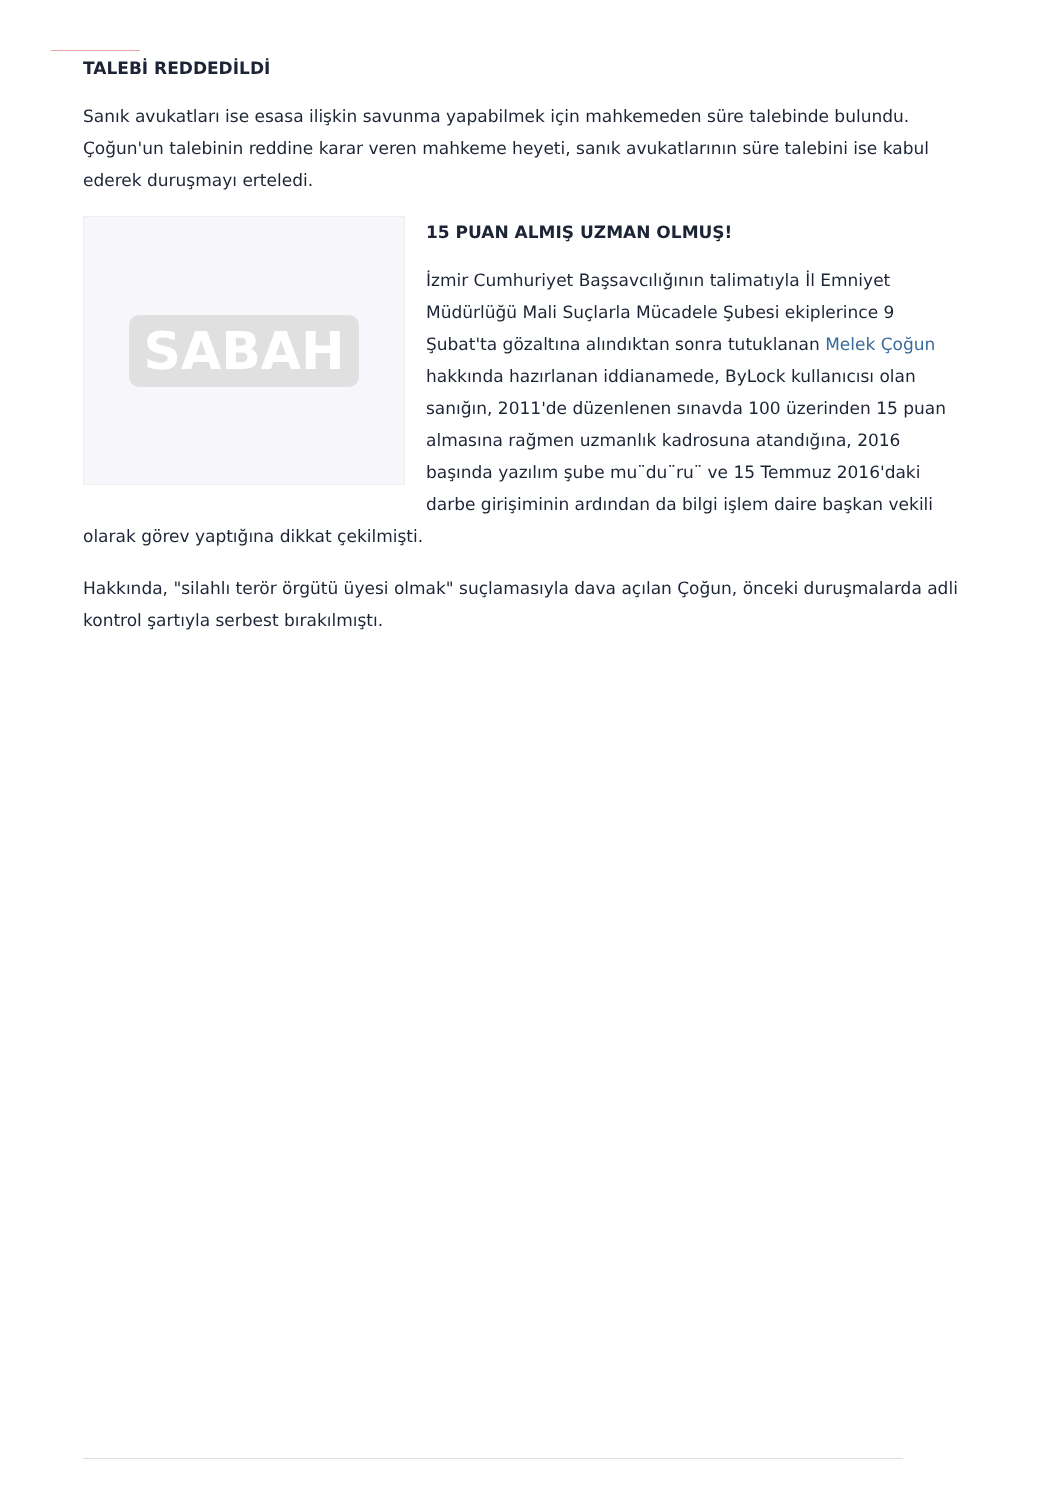TALEBİ REDDEDİLDİ
Sanık avukatları ise esasa ilişkin savunma yapabilmek için mahkemeden süre talebinde bulundu. Çoğun'un talebinin reddine karar veren mahkeme heyeti, sanık avukatlarının süre talebini ise kabul ederek duruşmayı erteledi.
SABAH
15 PUAN ALMIŞ UZMAN OLMUŞ!
İzmir Cumhuriyet Başsavcılığının talimatıyla İl Emniyet Müdürlüğü Mali Suçlarla Mücadele Şubesi ekiplerince 9 Şubat'ta gözaltına alındıktan sonra tutuklanan Melek Çoğun hakkında hazırlanan iddianamede, ByLock kullanıcısı olan sanığın, 2011'de düzenlenen sınavda 100 üzerinden 15 puan almasına rağmen uzmanlık kadrosuna atandığına, 2016 başında yazılım şube mu¨du¨ru¨ ve 15 Temmuz 2016'daki darbe girişiminin ardından da bilgi işlem daire başkan vekili olarak görev yaptığına dikkat çekilmişti.
Hakkında, "silahlı terör örgütü üyesi olmak" suçlamasıyla dava açılan Çoğun, önceki duruşmalarda adli kontrol şartıyla serbest bırakılmıştı.